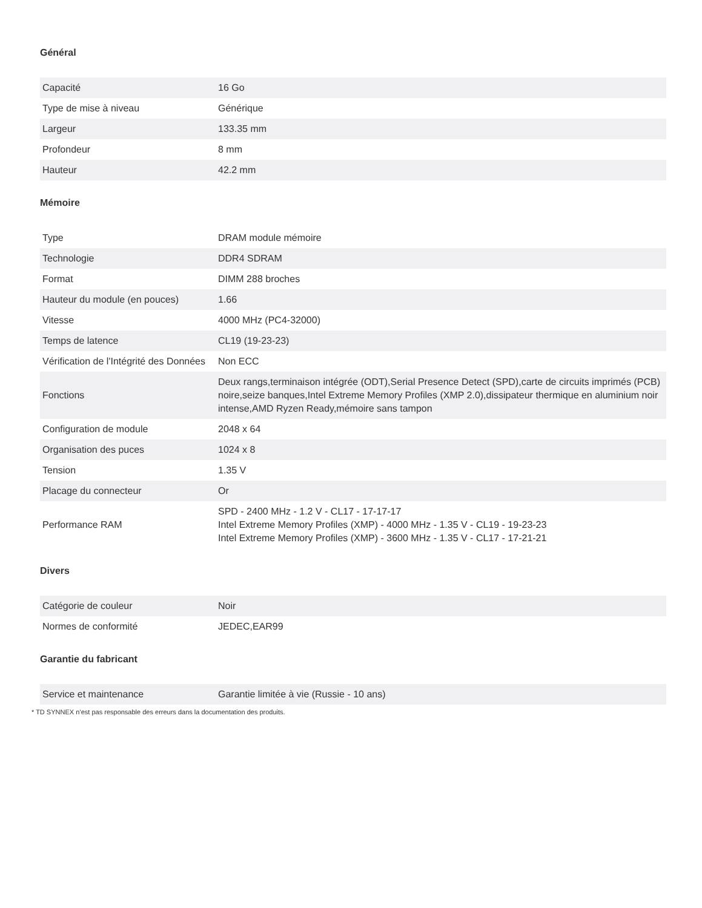Général
| Capacité | 16 Go |
| Type de mise à niveau | Générique |
| Largeur | 133.35 mm |
| Profondeur | 8 mm |
| Hauteur | 42.2 mm |
Mémoire
| Type | DRAM module mémoire |
| Technologie | DDR4 SDRAM |
| Format | DIMM 288 broches |
| Hauteur du module (en pouces) | 1.66 |
| Vitesse | 4000 MHz (PC4-32000) |
| Temps de latence | CL19 (19-23-23) |
| Vérification de l'Intégrité des Données | Non ECC |
| Fonctions | Deux rangs,terminaison intégrée (ODT),Serial Presence Detect (SPD),carte de circuits imprimés (PCB) noire,seize banques,Intel Extreme Memory Profiles (XMP 2.0),dissipateur thermique en aluminium noir intense,AMD Ryzen Ready,mémoire sans tampon |
| Configuration de module | 2048 x 64 |
| Organisation des puces | 1024 x 8 |
| Tension | 1.35 V |
| Placage du connecteur | Or |
| Performance RAM | SPD - 2400 MHz - 1.2 V - CL17 - 17-17-17 Intel Extreme Memory Profiles (XMP) - 4000 MHz - 1.35 V - CL19 - 19-23-23 Intel Extreme Memory Profiles (XMP) - 3600 MHz - 1.35 V - CL17 - 17-21-21 |
Divers
| Catégorie de couleur | Noir |
| Normes de conformité | JEDEC,EAR99 |
Garantie du fabricant
| Service et maintenance | Garantie limitée à vie (Russie - 10 ans) |
* TD SYNNEX n’est pas responsable des erreurs dans la documentation des produits.